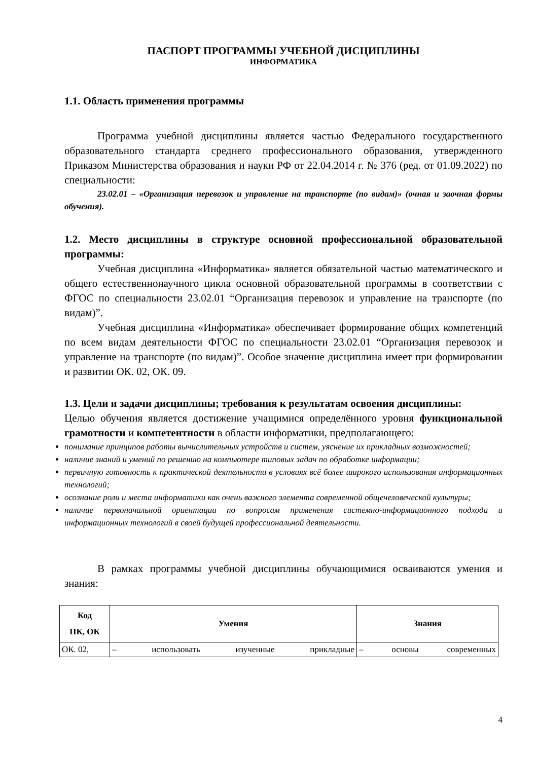ПАСПОРТ ПРОГРАММЫ УЧЕБНОЙ ДИСЦИПЛИНЫ
ИНФОРМАТИКА
1.1. Область применения программы
Программа учебной дисциплины является частью Федерального государственного образовательного стандарта среднего профессионального образования, утвержденного Приказом Министерства образования и науки РФ от 22.04.2014 г. № 376 (ред. от 01.09.2022) по специальности:
23.02.01 – «Организация перевозок и управление на транспорте (по видам)» (очная и заочная формы обучения).
1.2. Место дисциплины в структуре основной профессиональной образовательной программы:
Учебная дисциплина «Информатика» является обязательной частью математического и общего естественнонаучного цикла основной образовательной программы в соответствии с ФГОС по специальности 23.02.01 “Организация перевозок и управление на транспорте (по видам)”.
Учебная дисциплина «Информатика» обеспечивает формирование общих компетенций по всем видам деятельности ФГОС по специальности 23.02.01 “Организация перевозок и управление на транспорте (по видам)”. Особое значение дисциплина имеет при формировании и развитии ОК. 02, ОК. 09.
1.3. Цели и задачи дисциплины; требования к результатам освоения дисциплины:
Целью обучения является достижение учащимися определённого уровня функциональной грамотности и компетентности в области информатики, предполагающего:
понимание принципов работы вычислительных устройств и систем, уяснение их прикладных возможностей;
наличие знаний и умений по решению на компьютере типовых задач по обработке информации;
первичную готовность к практической деятельности в условиях всё более широкого использования информационных технологий;
осознание роли и места информатики как очень важного элемента современной общечеловеческой культуры;
наличие первоначальной ориентации по вопросам применения системно-информационного подхода и информационных технологий в своей будущей профессиональной деятельности.
В рамках программы учебной дисциплины обучающимися осваиваются умения и знания:
| Код ПК, ОК | Умения | Знания |
| --- | --- | --- |
| ОК. 02, | – использовать изученные прикладные | – основы современных |
4